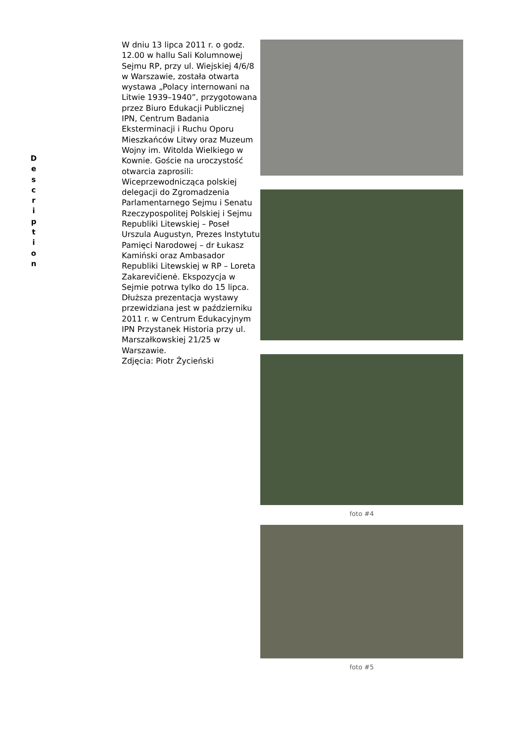D
e
s
c
r
i
p
t
i
o
n
W dniu 13 lipca 2011 r. o godz. 12.00 w hallu Sali Kolumnowej Sejmu RP, przy ul. Wiejskiej 4/6/8 w Warszawie, została otwarta wystawa „Polacy internowani na Litwie 1939–1940”, przygotowana przez Biuro Edukacji Publicznej IPN, Centrum Badania Eksterminacji i Ruchu Oporu Mieszkańców Litwy oraz Muzeum Wojny im. Witolda Wielkiego w Kownie. Goście na uroczystość otwarcia zaprosili: Wiceprzewodnicząca polskiej delegacji do Zgromadzenia Parlamentarnego Sejmu i Senatu Rzeczypospolitej Polskiej i Sejmu Republiki Litewskiej – Poseł Urszula Augustyn, Prezes Instytutu Pamięci Narodowej – dr Łukasz Kamiński oraz Ambasador Republiki Litewskiej w RP – Loreta Zakarevičienė. Ekspozycja w Sejmie potrwa tylko do 15 lipca. Dłuższa prezentacja wystawy przewidziana jest w październiku 2011 r. w Centrum Edukacyjnym IPN Przystanek Historia przy ul. Marszałkowskiej 21/25 w Warszawie.
Zdjęcia: Piotr Życieński
foto #4
foto #5